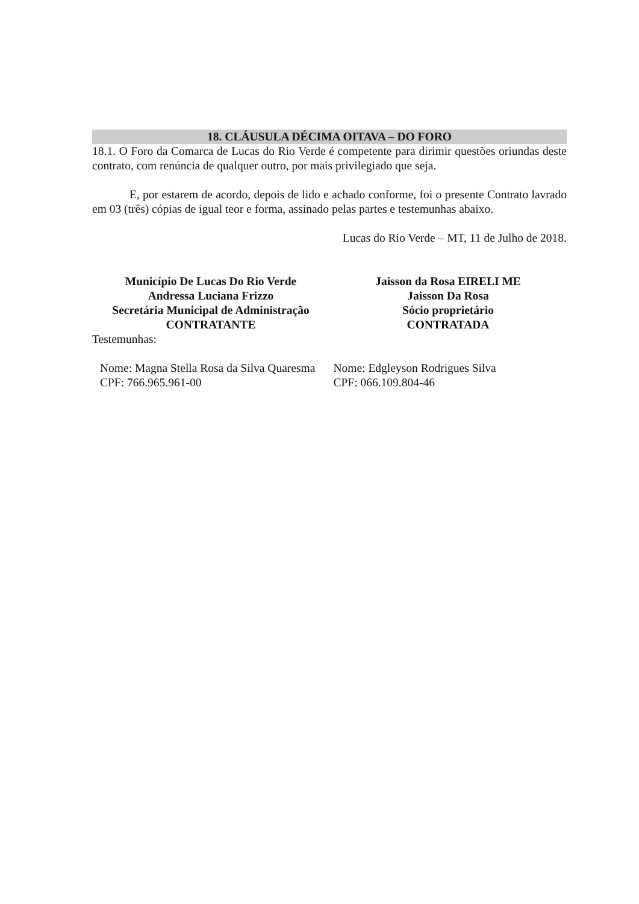18. CLÁUSULA DÉCIMA OITAVA – DO FORO
18.1. O Foro da Comarca de Lucas do Rio Verde é competente para dirimir questões oriundas deste contrato, com renúncia de qualquer outro, por mais privilegiado que seja.
E, por estarem de acordo, depois de lido e achado conforme, foi o presente Contrato lavrado em 03 (três) cópias de igual teor e forma, assinado pelas partes e testemunhas abaixo.
Lucas do Rio Verde – MT, 11 de Julho de 2018.
Município De Lucas Do Rio Verde
Andressa Luciana Frizzo
Secretária Municipal de Administração
CONTRATANTE
Jaisson da Rosa EIRELI ME
Jaisson Da Rosa
Sócio proprietário
CONTRATADA
Testemunhas:
Nome: Magna Stella Rosa da Silva Quaresma
CPF: 766.965.961-00
Nome: Edgleyson Rodrigues Silva
CPF: 066.109.804-46